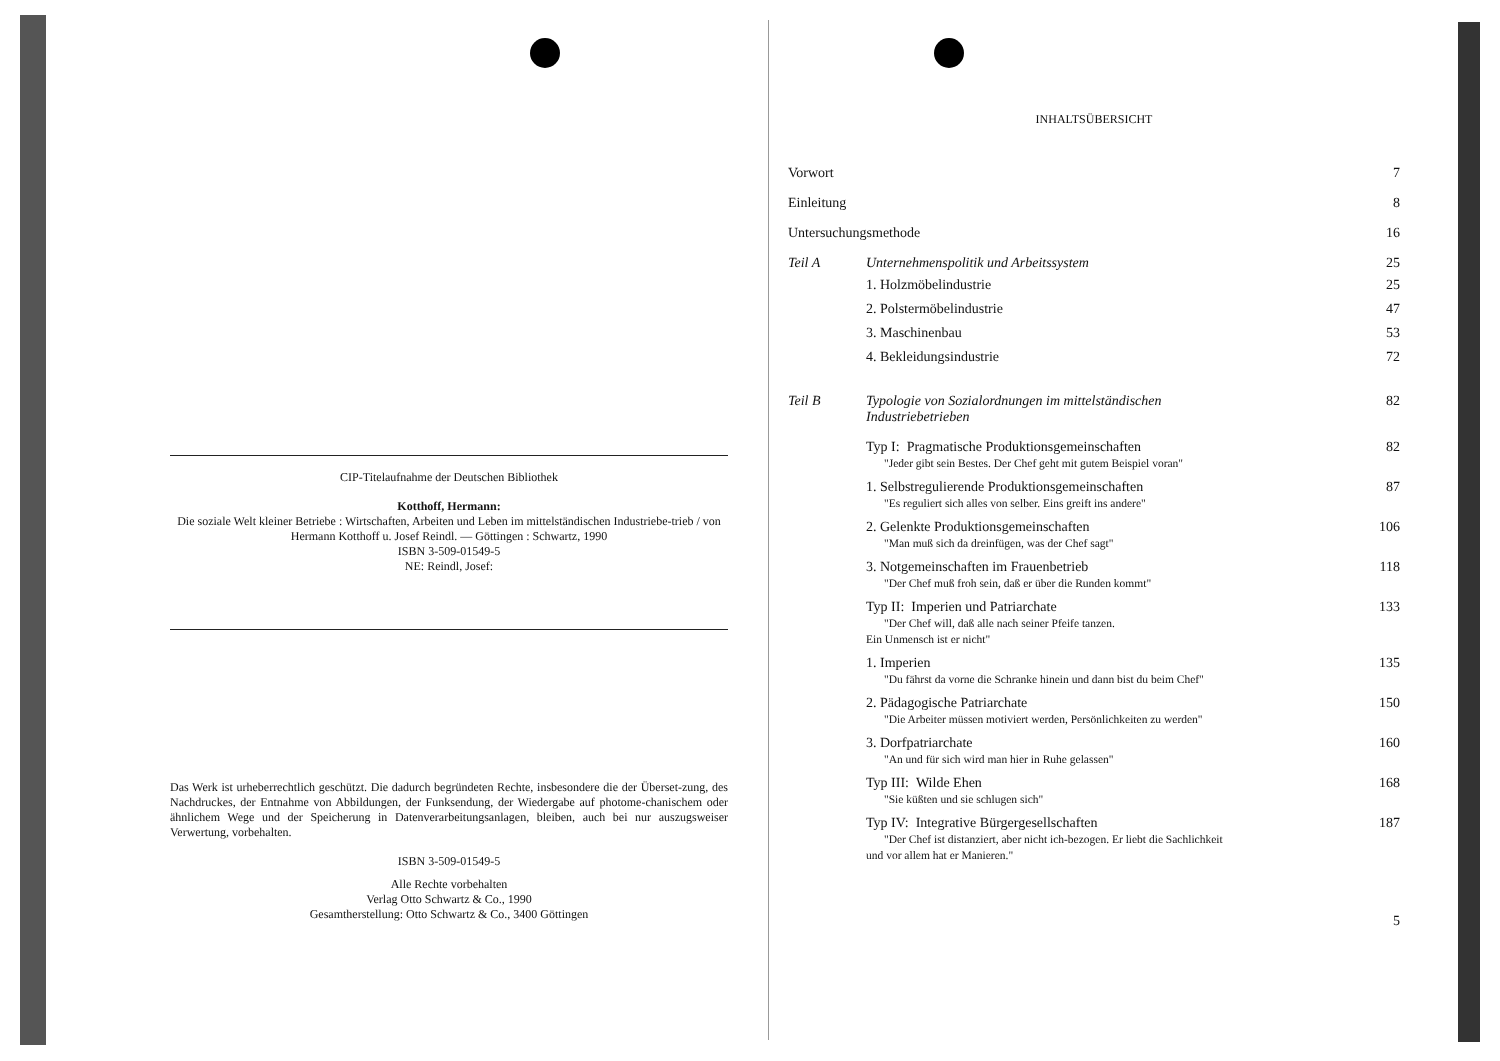CIP-Titelaufnahme der Deutschen Bibliothek
Kotthoff, Hermann:
Die soziale Welt kleiner Betriebe : Wirtschaften, Arbeiten und Leben im mittelständischen Industriebe-trieb / von Hermann Kotthoff u. Josef Reindl. — Göttingen : Schwartz, 1990
ISBN 3-509-01549-5
NE: Reindl, Josef:
Das Werk ist urheberrechtlich geschützt. Die dadurch begründeten Rechte, insbesondere die der Überset-zung, des Nachdruckes, der Entnahme von Abbildungen, der Funksendung, der Wiedergabe auf photome-chanischem oder ähnlichem Wege und der Speicherung in Datenverarbeitungsanlagen, bleiben, auch bei nur auszugsweiser Verwertung, vorbehalten.
ISBN 3-509-01549-5
Alle Rechte vorbehalten
Verlag Otto Schwartz & Co., 1990
Gesamtherstellung: Otto Schwartz & Co., 3400 Göttingen
INHALTSÜBERSICHT
Vorwort 7
Einleitung 8
Untersuchungsmethode 16
Teil A Unternehmenspolitik und Arbeitssystem 25
1. Holzmöbelindustrie 25
2. Polstermöbelindustrie 47
3. Maschinenbau 53
4. Bekleidungsindustrie 72
Teil B Typologie von Sozialordnungen im mittelständischen
Industriebetrieben 82
Typ I: Pragmatische Produktionsgemeinschaften
"Jeder gibt sein Bestes. Der Chef geht mit gutem Beispiel voran" 82
1. Selbstregulierende Produktionsgemeinschaften
"Es reguliert sich alles von selber. Eins greift ins andere" 87
2. Gelenkte Produktionsgemeinschaften
"Man muß sich da dreinfügen, was der Chef sagt" 106
3. Notgemeinschaften im Frauenbetrieb
"Der Chef muß froh sein, daß er über die Runden kommt" 118
Typ II: Imperien und Patriarchate
"Der Chef will, daß alle nach seiner Pfeife tanzen.
Ein Unmensch ist er nicht" 133
1. Imperien
"Du fährst da vorne die Schranke hinein und dann bist du beim Chef" 135
2. Pädagogische Patriarchate
"Die Arbeiter müssen motiviert werden, Persönlichkeiten zu werden" 150
3. Dorfpatriarchate
"An und für sich wird man hier in Ruhe gelassen" 160
Typ III: Wilde Ehen
"Sie küßten und sie schlugen sich" 168
Typ IV: Integrative Bürgergesellschaften
"Der Chef ist distanziert, aber nicht ich-bezogen. Er liebt die Sachlichkeit
und vor allem hat er Manieren." 187
5